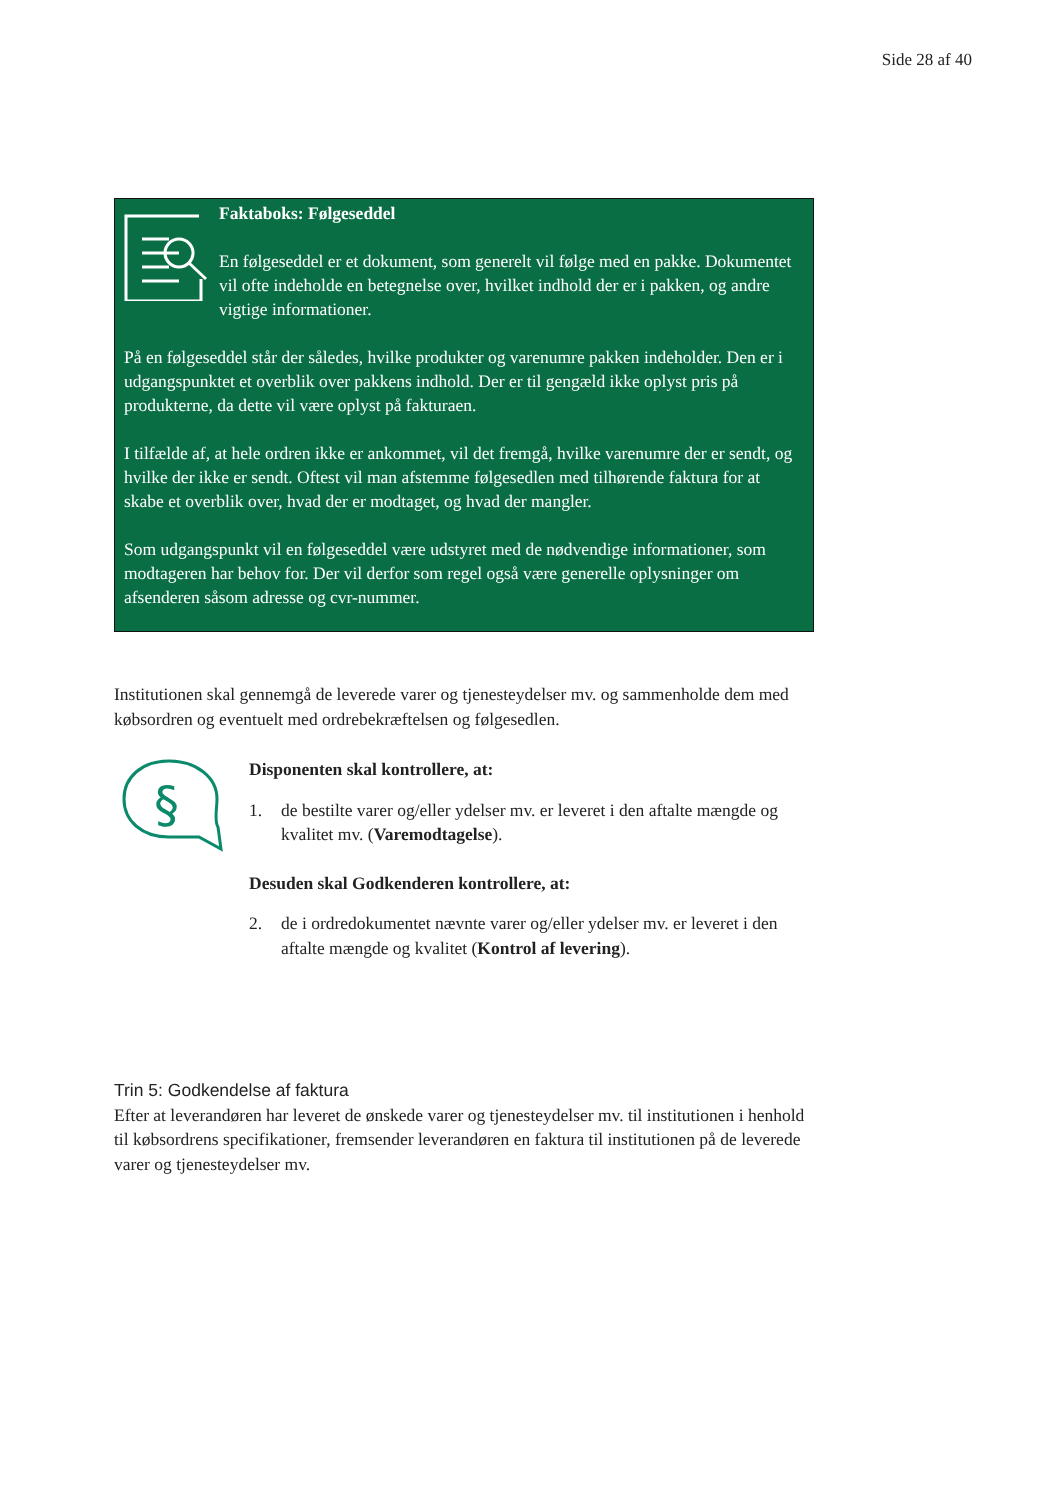Side 28 af 40
Faktaboks: Følgeseddel
En følgeseddel er et dokument, som generelt vil følge med en pakke. Dokumentet vil ofte indeholde en betegnelse over, hvilket indhold der er i pakken, og andre vigtige informationer.
På en følgeseddel står der således, hvilke produkter og varenumre pakken indeholder. Den er i udgangspunktet et overblik over pakkens indhold. Der er til gengæld ikke oplyst pris på produkterne, da dette vil være oplyst på fakturaen.
I tilfælde af, at hele ordren ikke er ankommet, vil det fremgå, hvilke varenumre der er sendt, og hvilke der ikke er sendt. Oftest vil man afstemme følgesedlen med tilhørende faktura for at skabe et overblik over, hvad der er modtaget, og hvad der mangler.
Som udgangspunkt vil en følgeseddel være udstyret med de nødvendige informationer, som modtageren har behov for. Der vil derfor som regel også være generelle oplysninger om afsenderen såsom adresse og cvr-nummer.
Institutionen skal gennemgå de leverede varer og tjenesteydelser mv. og sammenholde dem med købsordren og eventuelt med ordrebekræftelsen og følgesedlen.
§
Disponenten skal kontrollere, at:
1. de bestilte varer og/eller ydelser mv. er leveret i den aftalte mængde og kvalitet mv. (Varemodtagelse).
Desuden skal Godkenderen kontrollere, at:
2. de i ordredokumentet nævnte varer og/eller ydelser mv. er leveret i den aftalte mængde og kvalitet (Kontrol af levering).
Trin 5: Godkendelse af faktura
Efter at leverandøren har leveret de ønskede varer og tjenesteydelser mv. til institutionen i henhold til købsordrens specifikationer, fremsender leverandøren en faktura til institutionen på de leverede varer og tjenesteydelser mv.